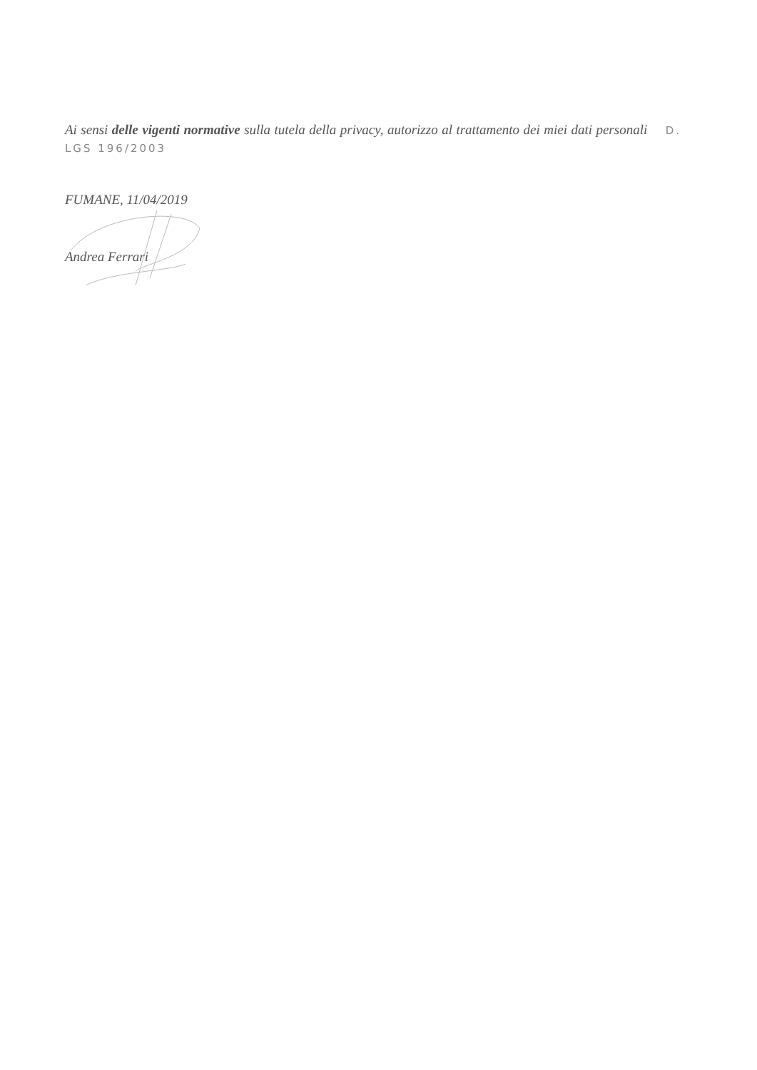Ai sensi delle vigenti normative sulla tutela della privacy, autorizzo al trattamento dei miei dati personali D. LGS 196/2003
FUMANE, 11/04/2019
Andrea Ferrari